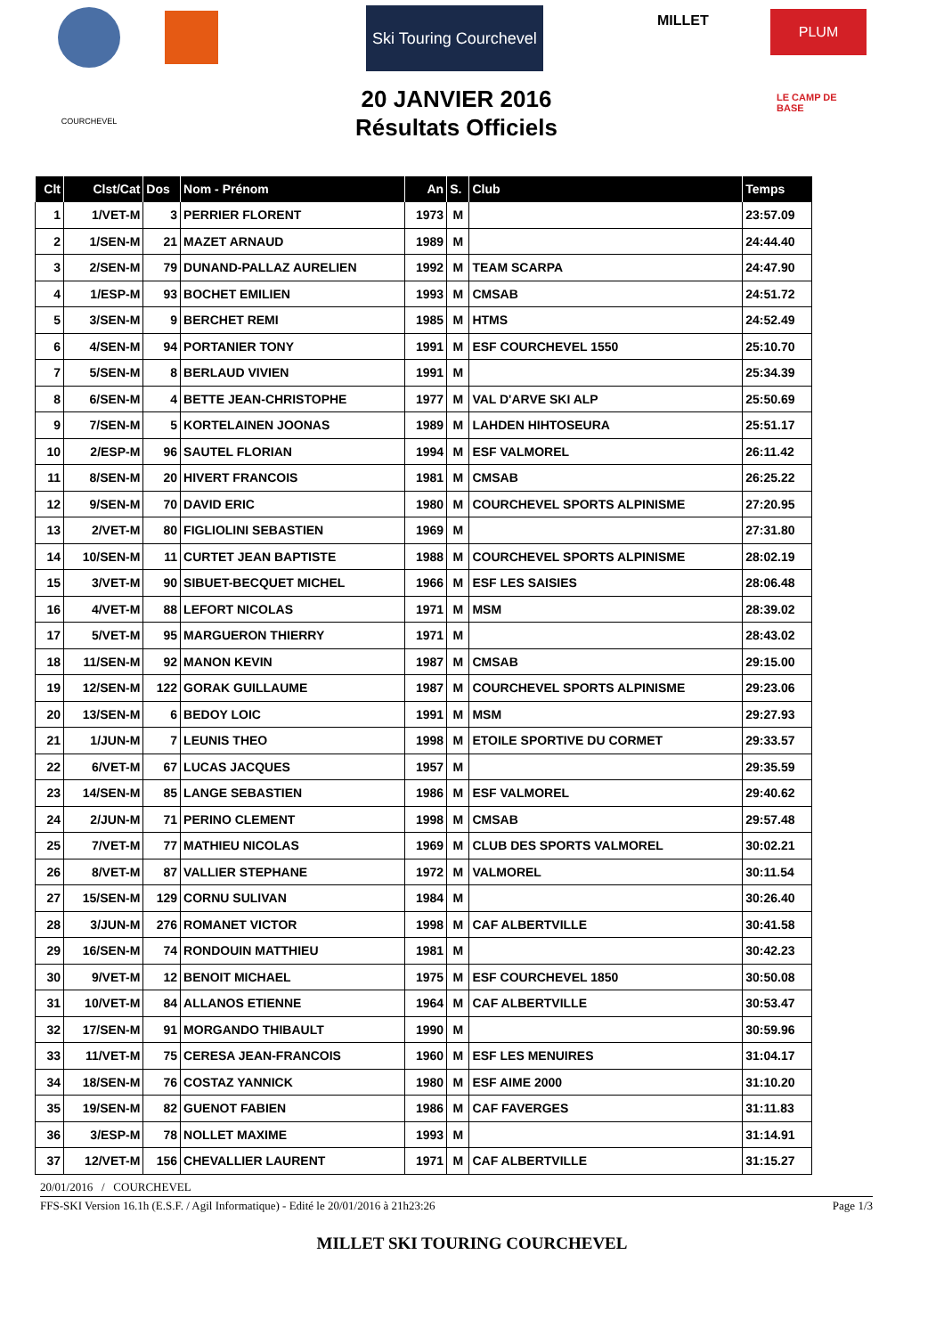Ski Touring Courchevel
MILLET PLUM
COURCHEVEL
LE CAMP DE BASE
20 JANVIER 2016
Résultats Officiels
| Clt | Clst/Cat | Dos | Nom - Prénom | An | S. | Club | Temps |
| --- | --- | --- | --- | --- | --- | --- | --- |
| 1 | 1/VET-M | 3 | PERRIER FLORENT | 1973 | M | | 23:57.09 |
| 2 | 1/SEN-M | 21 | MAZET ARNAUD | 1989 | M | | 24:44.40 |
| 3 | 2/SEN-M | 79 | DUNAND-PALLAZ AURELIEN | 1992 | M | TEAM SCARPA | 24:47.90 |
| 4 | 1/ESP-M | 93 | BOCHET EMILIEN | 1993 | M | CMSAB | 24:51.72 |
| 5 | 3/SEN-M | 9 | BERCHET REMI | 1985 | M | HTMS | 24:52.49 |
| 6 | 4/SEN-M | 94 | PORTANIER TONY | 1991 | M | ESF COURCHEVEL 1550 | 25:10.70 |
| 7 | 5/SEN-M | 8 | BERLAUD VIVIEN | 1991 | M | | 25:34.39 |
| 8 | 6/SEN-M | 4 | BETTE JEAN-CHRISTOPHE | 1977 | M | VAL D'ARVE SKI ALP | 25:50.69 |
| 9 | 7/SEN-M | 5 | KORTELAINEN JOONAS | 1989 | M | LAHDEN HIHTOSEURA | 25:51.17 |
| 10 | 2/ESP-M | 96 | SAUTEL FLORIAN | 1994 | M | ESF VALMOREL | 26:11.42 |
| 11 | 8/SEN-M | 20 | HIVERT FRANCOIS | 1981 | M | CMSAB | 26:25.22 |
| 12 | 9/SEN-M | 70 | DAVID ERIC | 1980 | M | COURCHEVEL SPORTS ALPINISME | 27:20.95 |
| 13 | 2/VET-M | 80 | FIGLIOLINI SEBASTIEN | 1969 | M | | 27:31.80 |
| 14 | 10/SEN-M | 11 | CURTET JEAN BAPTISTE | 1988 | M | COURCHEVEL SPORTS ALPINISME | 28:02.19 |
| 15 | 3/VET-M | 90 | SIBUET-BECQUET MICHEL | 1966 | M | ESF LES SAISIES | 28:06.48 |
| 16 | 4/VET-M | 88 | LEFORT NICOLAS | 1971 | M | MSM | 28:39.02 |
| 17 | 5/VET-M | 95 | MARGUERON THIERRY | 1971 | M | | 28:43.02 |
| 18 | 11/SEN-M | 92 | MANON KEVIN | 1987 | M | CMSAB | 29:15.00 |
| 19 | 12/SEN-M | 122 | GORAK GUILLAUME | 1987 | M | COURCHEVEL SPORTS ALPINISME | 29:23.06 |
| 20 | 13/SEN-M | 6 | BEDOY LOIC | 1991 | M | MSM | 29:27.93 |
| 21 | 1/JUN-M | 7 | LEUNIS THEO | 1998 | M | ETOILE SPORTIVE DU CORMET | 29:33.57 |
| 22 | 6/VET-M | 67 | LUCAS JACQUES | 1957 | M | | 29:35.59 |
| 23 | 14/SEN-M | 85 | LANGE SEBASTIEN | 1986 | M | ESF VALMOREL | 29:40.62 |
| 24 | 2/JUN-M | 71 | PERINO CLEMENT | 1998 | M | CMSAB | 29:57.48 |
| 25 | 7/VET-M | 77 | MATHIEU NICOLAS | 1969 | M | CLUB DES SPORTS VALMOREL | 30:02.21 |
| 26 | 8/VET-M | 87 | VALLIER STEPHANE | 1972 | M | VALMOREL | 30:11.54 |
| 27 | 15/SEN-M | 129 | CORNU SULIVAN | 1984 | M | | 30:26.40 |
| 28 | 3/JUN-M | 276 | ROMANET VICTOR | 1998 | M | CAF ALBERTVILLE | 30:41.58 |
| 29 | 16/SEN-M | 74 | RONDOUIN MATTHIEU | 1981 | M | | 30:42.23 |
| 30 | 9/VET-M | 12 | BENOIT MICHAEL | 1975 | M | ESF COURCHEVEL 1850 | 30:50.08 |
| 31 | 10/VET-M | 84 | ALLANOS ETIENNE | 1964 | M | CAF ALBERTVILLE | 30:53.47 |
| 32 | 17/SEN-M | 91 | MORGANDO THIBAULT | 1990 | M | | 30:59.96 |
| 33 | 11/VET-M | 75 | CERESA JEAN-FRANCOIS | 1960 | M | ESF LES MENUIRES | 31:04.17 |
| 34 | 18/SEN-M | 76 | COSTAZ YANNICK | 1980 | M | ESF AIME 2000 | 31:10.20 |
| 35 | 19/SEN-M | 82 | GUENOT FABIEN | 1986 | M | CAF FAVERGES | 31:11.83 |
| 36 | 3/ESP-M | 78 | NOLLET MAXIME | 1993 | M | | 31:14.91 |
| 37 | 12/VET-M | 156 | CHEVALLIER LAURENT | 1971 | M | CAF ALBERTVILLE | 31:15.27 |
20/01/2016 / COURCHEVEL
FFS-SKI Version 16.1h (E.S.F. / Agil Informatique) - Edité le 20/01/2016 à 21h23:26 Page 1/3
MILLET SKI TOURING COURCHEVEL